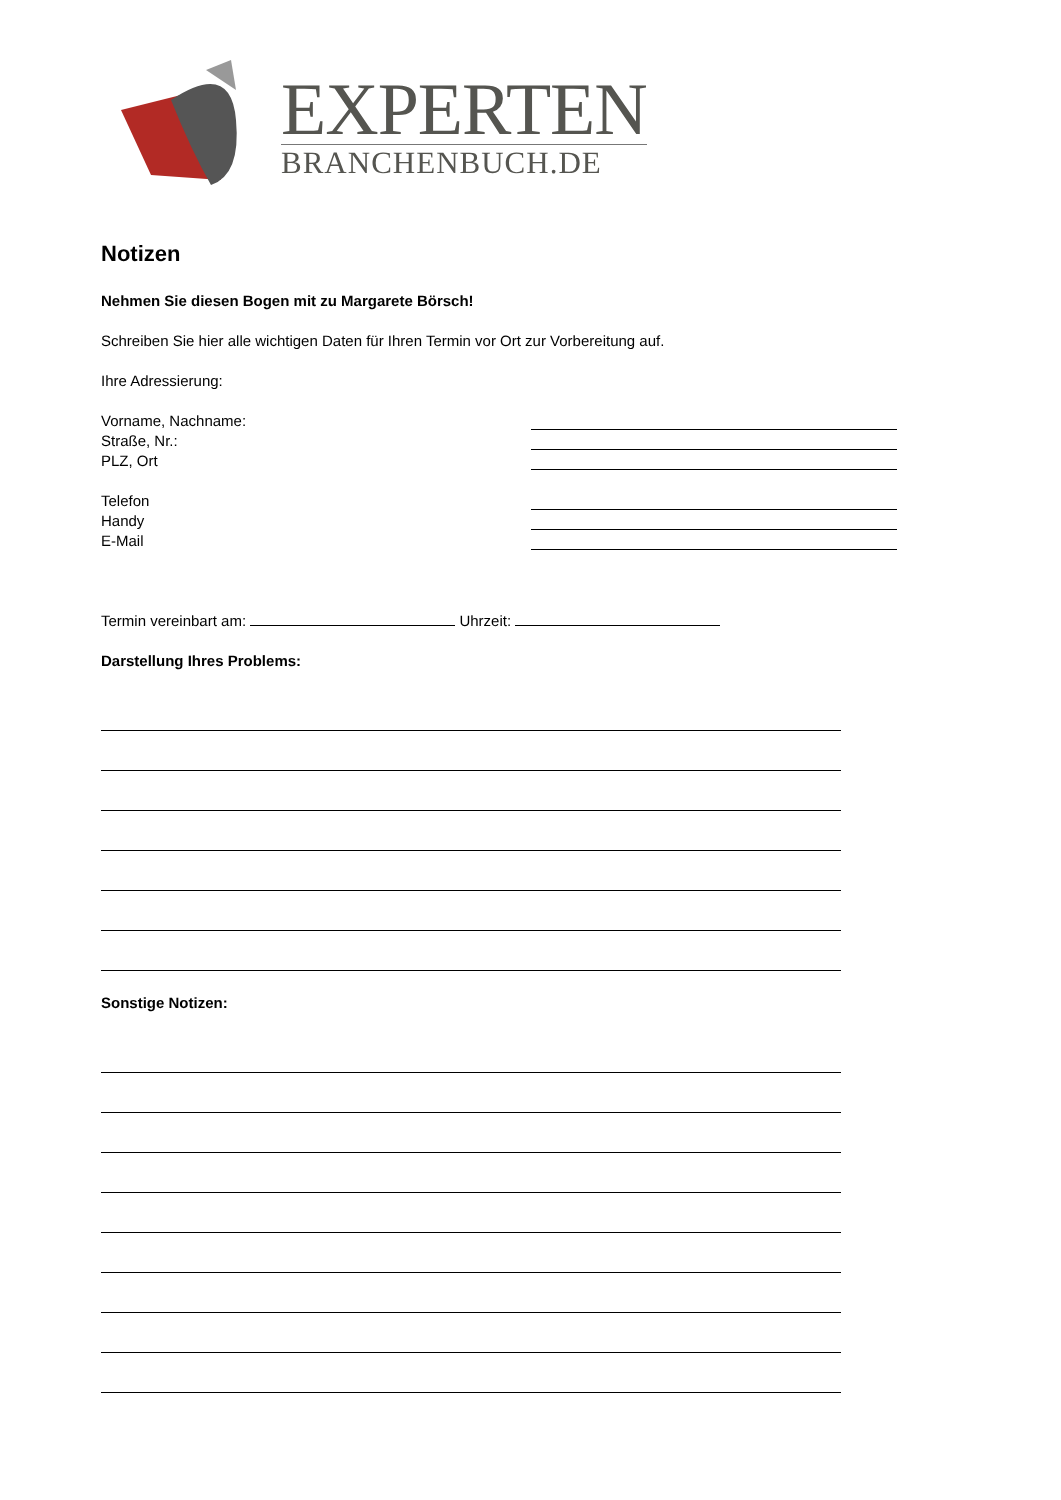EXPERTEN
BRANCHENBUCH.DE
Notizen
Nehmen Sie diesen Bogen mit zu Margarete Börsch!
Schreiben Sie hier alle wichtigen Daten für Ihren Termin vor Ort zur Vorbereitung auf.
Ihre Adressierung:
Vorname, Nachname:
Straße, Nr.:
PLZ, Ort
Telefon
Handy
E-Mail
Termin vereinbart am: Uhrzeit:
Darstellung Ihres Problems:
Sonstige Notizen: